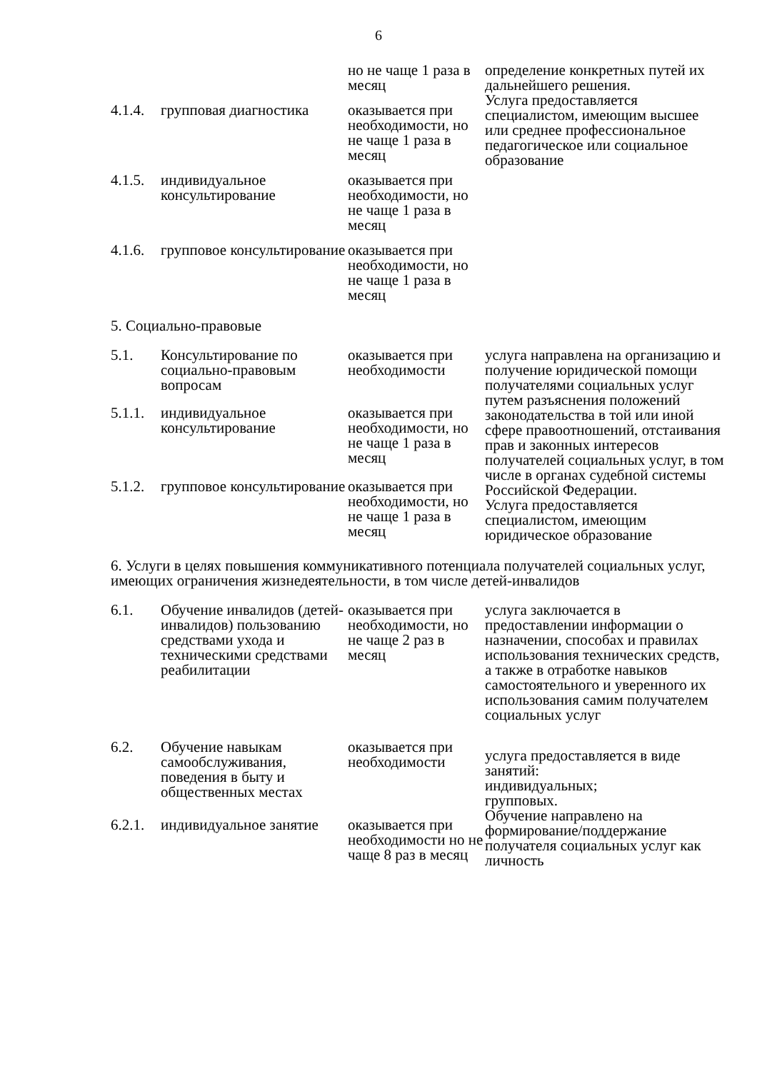6
| | | но не чаще 1 раза в месяц | определение конкретных путей их дальнейшего решения. Услуга предоставляется специалистом, имеющим высшее или среднее профессиональное педагогическое или социальное образование |
| 4.1.4. | групповая диагностика | оказывается при необходимости, но не чаще 1 раза в месяц | |
| 4.1.5. | индивидуальное консультирование | оказывается при необходимости, но не чаще 1 раза в месяц | |
| 4.1.6. | групповое консультирование | оказывается при необходимости, но не чаще 1 раза в месяц | |
| 5. Социально-правовые | | | |
| 5.1. | Консультирование по социально-правовым вопросам | оказывается при необходимости | услуга направлена на организацию и получение юридической помощи получателями социальных услуг путем разъяснения положений законодательства в той или иной сфере правоотношений, отстаивания прав и законных интересов получателей социальных услуг, в том числе в органах судебной системы Российской Федерации. Услуга предоставляется специалистом, имеющим юридическое образование |
| 5.1.1. | индивидуальное консультирование | оказывается при необходимости, но не чаще 1 раза в месяц | |
| 5.1.2. | групповое консультирование | оказывается при необходимости, но не чаще 1 раза в месяц | |
| 6. Услуги в целях повышения коммуникативного потенциала получателей социальных услуг, имеющих ограничения жизнедеятельности, в том числе детей-инвалидов | | | |
| 6.1. | Обучение инвалидов (детей-инвалидов) пользованию средствами ухода и техническими средствами реабилитации | оказывается при необходимости, но не чаще 2 раз в месяц | услуга заключается в предоставлении информации о назначении, способах и правилах использования технических средств, а также в отработке навыков самостоятельного и уверенного их использования самим получателем социальных услуг |
| 6.2. | Обучение навыкам самообслуживания, поведения в быту и общественных местах | оказывается при необходимости | услуга предоставляется в виде занятий: индивидуальных; групповых. Обучение направлено на формирование/поддержание получателя социальных услуг как личность |
| 6.2.1. | индивидуальное занятие | оказывается при необходимости но не чаще 8 раз в месяц | |